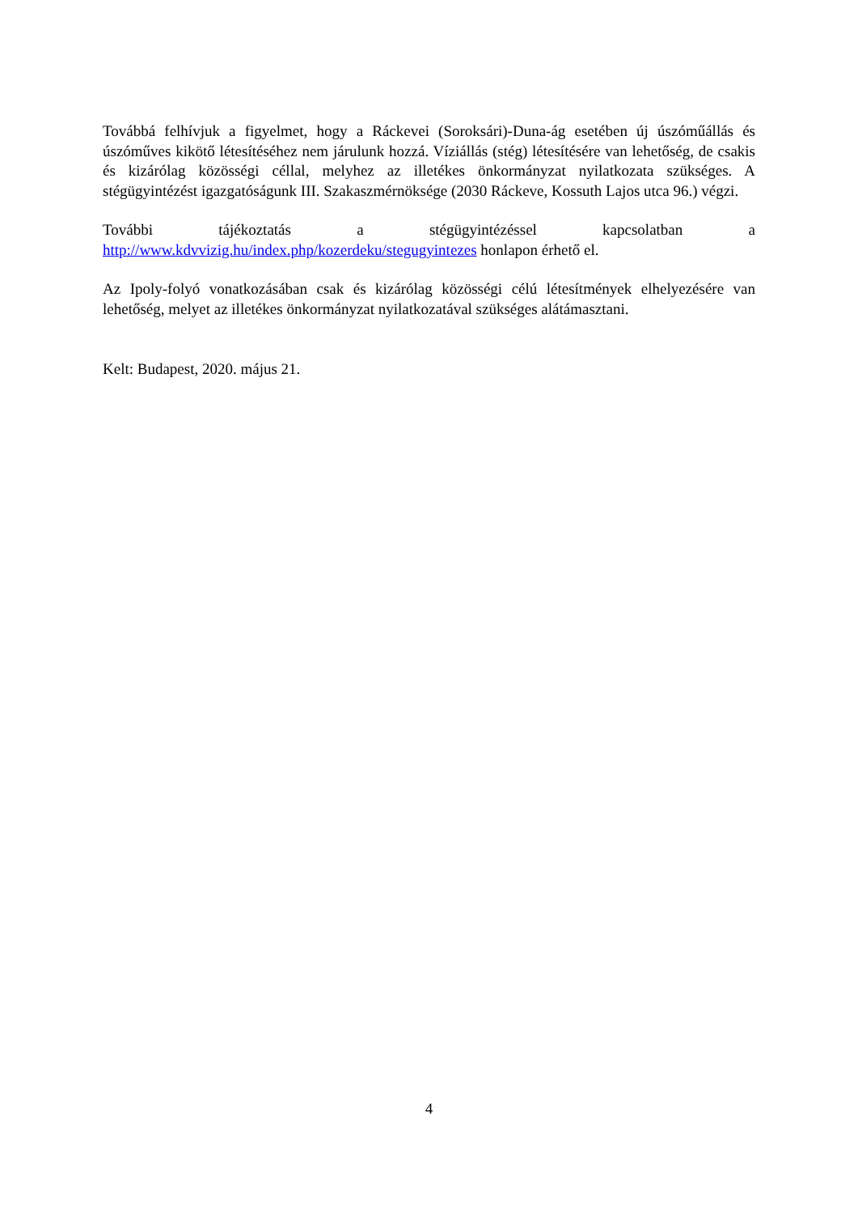Továbbá felhívjuk a figyelmet, hogy a Ráckevei (Soroksári)-Duna-ág esetében új úszóműállás és úszóműves kikötő létesítéséhez nem járulunk hozzá. Víziállás (stég) létesítésére van lehetőség, de csakis és kizárólag közösségi céllal, melyhez az illetékes önkormányzat nyilatkozata szükséges. A stégügyintézést igazgatóságunk III. Szakaszmérnöksége (2030 Ráckeve, Kossuth Lajos utca 96.) végzi.
További tájékoztatás a stégügyintézéssel kapcsolatban a http://www.kdvvizig.hu/index.php/kozerdeku/stegugyintezes honlapon érhető el.
Az Ipoly-folyó vonatkozásában csak és kizárólag közösségi célú létesítmények elhelyezésére van lehetőség, melyet az illetékes önkormányzat nyilatkozatával szükséges alátámasztani.
Kelt: Budapest, 2020. május 21.
4